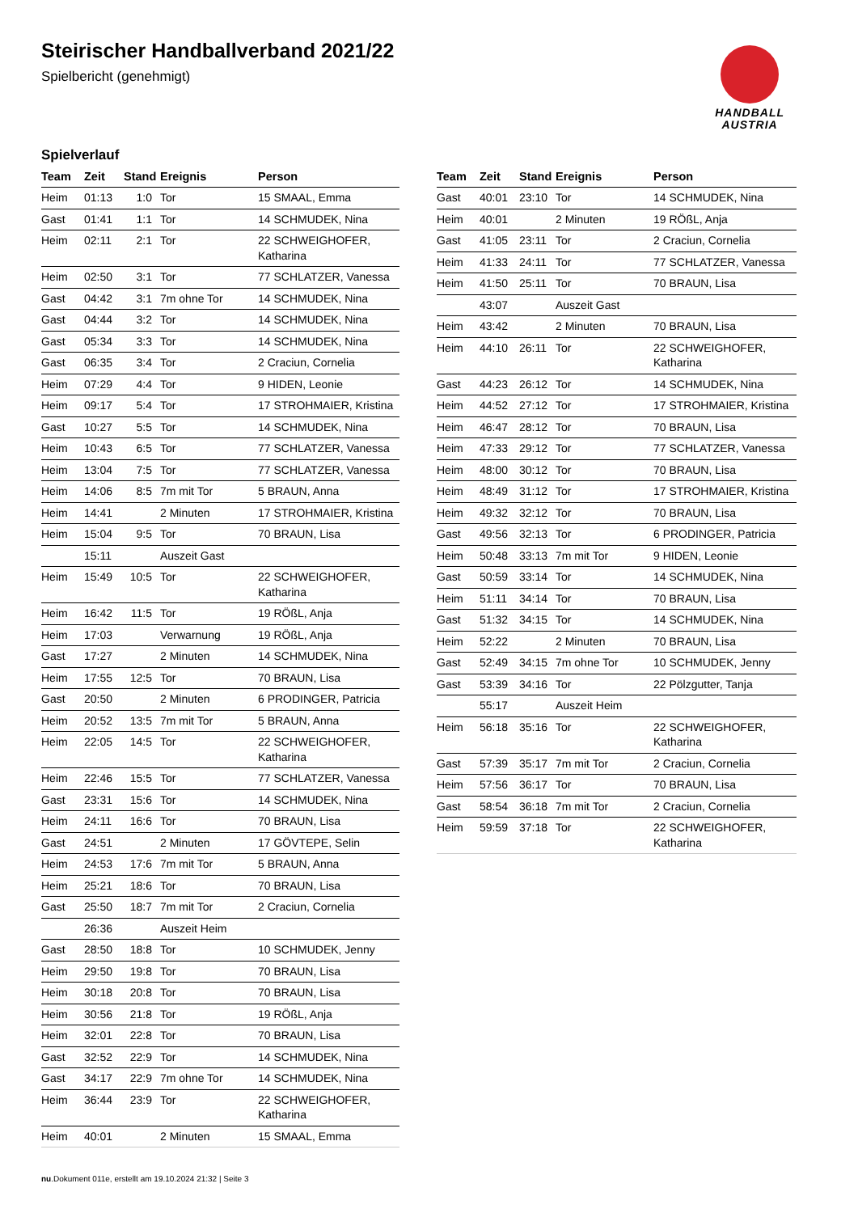Steirischer Handballverband 2021/22
Spielbericht (genehmigt)
HANDBALL
AUSTRIA
Spielverlauf
| Team | Zeit | Stand | Ereignis | Person |
| --- | --- | --- | --- | --- |
| Heim | 01:13 | 1:0 | Tor | 15 SMAAL, Emma |
| Gast | 01:41 | 1:1 | Tor | 14 SCHMUDEK, Nina |
| Heim | 02:11 | 2:1 | Tor | 22 SCHWEIGHOFER, Katharina |
| Heim | 02:50 | 3:1 | Tor | 77 SCHLATZER, Vanessa |
| Gast | 04:42 | 3:1 | 7m ohne Tor | 14 SCHMUDEK, Nina |
| Gast | 04:44 | 3:2 | Tor | 14 SCHMUDEK, Nina |
| Gast | 05:34 | 3:3 | Tor | 14 SCHMUDEK, Nina |
| Gast | 06:35 | 3:4 | Tor | 2 Craciun, Cornelia |
| Heim | 07:29 | 4:4 | Tor | 9 HIDEN, Leonie |
| Heim | 09:17 | 5:4 | Tor | 17 STROHMAIER, Kristina |
| Gast | 10:27 | 5:5 | Tor | 14 SCHMUDEK, Nina |
| Heim | 10:43 | 6:5 | Tor | 77 SCHLATZER, Vanessa |
| Heim | 13:04 | 7:5 | Tor | 77 SCHLATZER, Vanessa |
| Heim | 14:06 | 8:5 | 7m mit Tor | 5 BRAUN, Anna |
| Heim | 14:41 | | 2 Minuten | 17 STROHMAIER, Kristina |
| Heim | 15:04 | 9:5 | Tor | 70 BRAUN, Lisa |
| | 15:11 | | Auszeit Gast | |
| Heim | 15:49 | 10:5 | Tor | 22 SCHWEIGHOFER, Katharina |
| Heim | 16:42 | 11:5 | Tor | 19 RÖßL, Anja |
| Heim | 17:03 | | Verwarnung | 19 RÖßL, Anja |
| Gast | 17:27 | | 2 Minuten | 14 SCHMUDEK, Nina |
| Heim | 17:55 | 12:5 | Tor | 70 BRAUN, Lisa |
| Gast | 20:50 | | 2 Minuten | 6 PRODINGER, Patricia |
| Heim | 20:52 | 13:5 | 7m mit Tor | 5 BRAUN, Anna |
| Heim | 22:05 | 14:5 | Tor | 22 SCHWEIGHOFER, Katharina |
| Heim | 22:46 | 15:5 | Tor | 77 SCHLATZER, Vanessa |
| Gast | 23:31 | 15:6 | Tor | 14 SCHMUDEK, Nina |
| Heim | 24:11 | 16:6 | Tor | 70 BRAUN, Lisa |
| Gast | 24:51 | | 2 Minuten | 17 GÖVTEPE, Selin |
| Heim | 24:53 | 17:6 | 7m mit Tor | 5 BRAUN, Anna |
| Heim | 25:21 | 18:6 | Tor | 70 BRAUN, Lisa |
| Gast | 25:50 | 18:7 | 7m mit Tor | 2 Craciun, Cornelia |
| | 26:36 | | Auszeit Heim | |
| Gast | 28:50 | 18:8 | Tor | 10 SCHMUDEK, Jenny |
| Heim | 29:50 | 19:8 | Tor | 70 BRAUN, Lisa |
| Heim | 30:18 | 20:8 | Tor | 70 BRAUN, Lisa |
| Heim | 30:56 | 21:8 | Tor | 19 RÖßL, Anja |
| Heim | 32:01 | 22:8 | Tor | 70 BRAUN, Lisa |
| Gast | 32:52 | 22:9 | Tor | 14 SCHMUDEK, Nina |
| Gast | 34:17 | 22:9 | 7m ohne Tor | 14 SCHMUDEK, Nina |
| Heim | 36:44 | 23:9 | Tor | 22 SCHWEIGHOFER, Katharina |
| Heim | 40:01 | | 2 Minuten | 15 SMAAL, Emma |
| Team | Zeit | Stand | Ereignis | Person |
| --- | --- | --- | --- | --- |
| Gast | 40:01 | 23:10 | Tor | 14 SCHMUDEK, Nina |
| Heim | 40:01 | | 2 Minuten | 19 RÖßL, Anja |
| Gast | 41:05 | 23:11 | Tor | 2 Craciun, Cornelia |
| Heim | 41:33 | 24:11 | Tor | 77 SCHLATZER, Vanessa |
| Heim | 41:50 | 25:11 | Tor | 70 BRAUN, Lisa |
| | 43:07 | | Auszeit Gast | |
| Heim | 43:42 | | 2 Minuten | 70 BRAUN, Lisa |
| Heim | 44:10 | 26:11 | Tor | 22 SCHWEIGHOFER, Katharina |
| Gast | 44:23 | 26:12 | Tor | 14 SCHMUDEK, Nina |
| Heim | 44:52 | 27:12 | Tor | 17 STROHMAIER, Kristina |
| Heim | 46:47 | 28:12 | Tor | 70 BRAUN, Lisa |
| Heim | 47:33 | 29:12 | Tor | 77 SCHLATZER, Vanessa |
| Heim | 48:00 | 30:12 | Tor | 70 BRAUN, Lisa |
| Heim | 48:49 | 31:12 | Tor | 17 STROHMAIER, Kristina |
| Heim | 49:32 | 32:12 | Tor | 70 BRAUN, Lisa |
| Gast | 49:56 | 32:13 | Tor | 6 PRODINGER, Patricia |
| Heim | 50:48 | 33:13 | 7m mit Tor | 9 HIDEN, Leonie |
| Gast | 50:59 | 33:14 | Tor | 14 SCHMUDEK, Nina |
| Heim | 51:11 | 34:14 | Tor | 70 BRAUN, Lisa |
| Gast | 51:32 | 34:15 | Tor | 14 SCHMUDEK, Nina |
| Heim | 52:22 | | 2 Minuten | 70 BRAUN, Lisa |
| Gast | 52:49 | 34:15 | 7m ohne Tor | 10 SCHMUDEK, Jenny |
| Gast | 53:39 | 34:16 | Tor | 22 Pölzgutter, Tanja |
| | 55:17 | | Auszeit Heim | |
| Heim | 56:18 | 35:16 | Tor | 22 SCHWEIGHOFER, Katharina |
| Gast | 57:39 | 35:17 | 7m mit Tor | 2 Craciun, Cornelia |
| Heim | 57:56 | 36:17 | Tor | 70 BRAUN, Lisa |
| Gast | 58:54 | 36:18 | 7m mit Tor | 2 Craciun, Cornelia |
| Heim | 59:59 | 37:18 | Tor | 22 SCHWEIGHOFER, Katharina |
nu.Dokument 011e, erstellt am 19.10.2024 21:32 | Seite 3